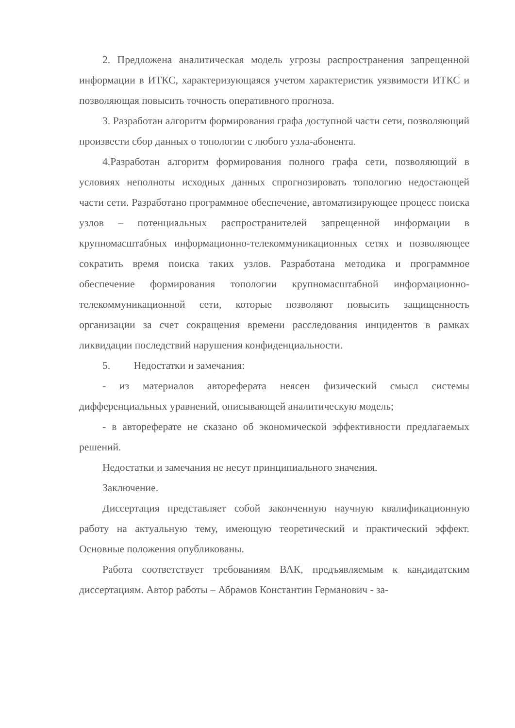2. Предложена аналитическая модель угрозы распространения запрещенной информации в ИТКС, характеризующаяся учетом характеристик уязвимости ИТКС и позволяющая повысить точность оперативного прогноза.
3. Разработан алгоритм формирования графа доступной части сети, позволяющий произвести сбор данных о топологии с любого узла-абонента.
4.Разработан алгоритм формирования полного графа сети, позволяющий в условиях неполноты исходных данных спрогнозировать топологию недостающей части сети. Разработано программное обеспечение, автоматизирующее процесс поиска узлов – потенциальных распространителей запрещенной информации в крупномасштабных информационно-телекоммуникационных сетях и позволяющее сократить время поиска таких узлов. Разработана методика и программное обеспечение формирования топологии крупномасштабной информационно-телекоммуникационной сети, которые позволяют повысить защищенность организации за счет сокращения времени расследования инцидентов в рамках ликвидации последствий нарушения конфиденциальности.
5. Недостатки и замечания:
- из материалов автореферата неясен физический смысл системы дифференциальных уравнений, описывающей аналитическую модель;
- в автореферате не сказано об экономической эффективности предлагаемых решений.
Недостатки и замечания не несут принципиального значения.
Заключение.
Диссертация представляет собой законченную научную квалификационную работу на актуальную тему, имеющую теоретический и практический эффект. Основные положения опубликованы.
Работа соответствует требованиям ВАК, предъявляемым к кандидатским диссертациям. Автор работы – Абрамов Константин Германович - за-